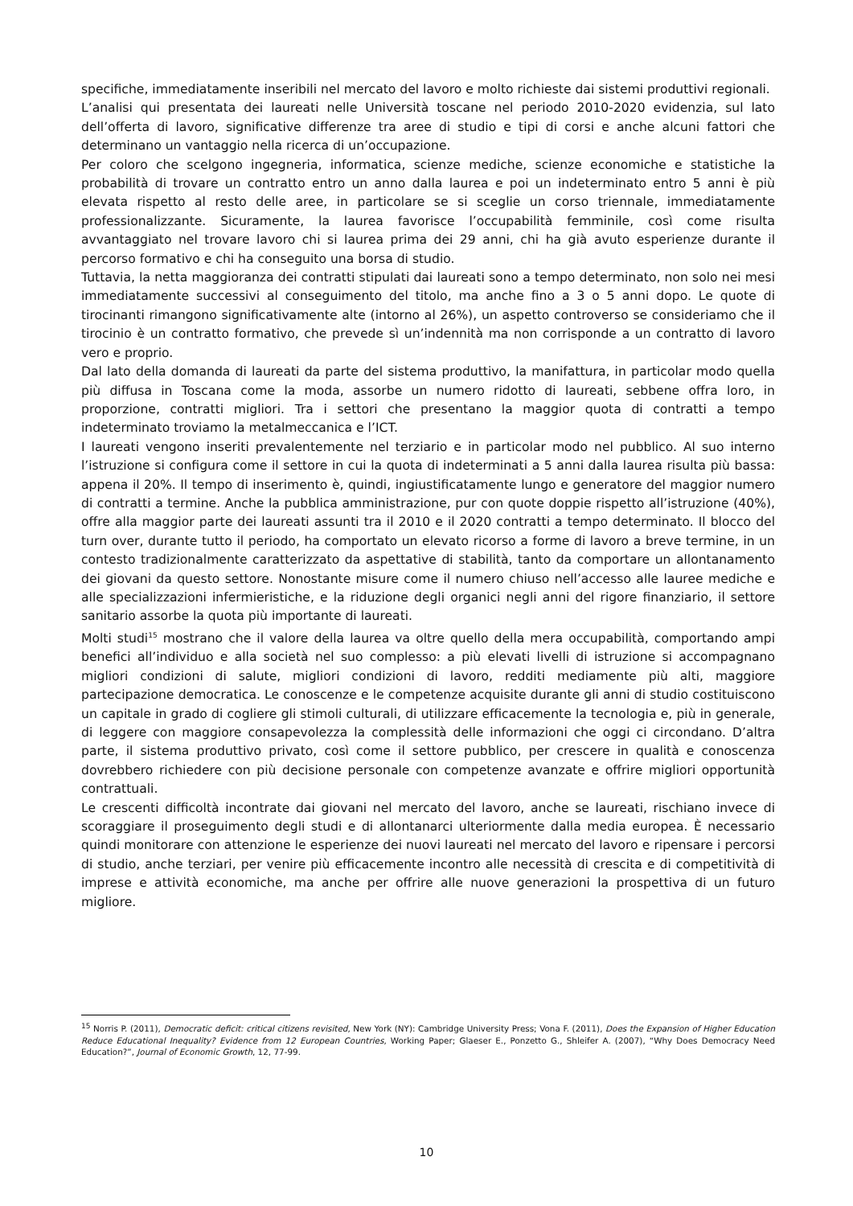specifiche, immediatamente inseribili nel mercato del lavoro e molto richieste dai sistemi produttivi regionali.
L’analisi qui presentata dei laureati nelle Università toscane nel periodo 2010-2020 evidenzia, sul lato dell’offerta di lavoro, significative differenze tra aree di studio e tipi di corsi e anche alcuni fattori che determinano un vantaggio nella ricerca di un’occupazione.
Per coloro che scelgono ingegneria, informatica, scienze mediche, scienze economiche e statistiche la probabilità di trovare un contratto entro un anno dalla laurea e poi un indeterminato entro 5 anni è più elevata rispetto al resto delle aree, in particolare se si sceglie un corso triennale, immediatamente professionalizzante. Sicuramente, la laurea favorisce l’occupabilità femminile, così come risulta avvantaggiato nel trovare lavoro chi si laurea prima dei 29 anni, chi ha già avuto esperienze durante il percorso formativo e chi ha conseguito una borsa di studio.
Tuttavia, la netta maggioranza dei contratti stipulati dai laureati sono a tempo determinato, non solo nei mesi immediatamente successivi al conseguimento del titolo, ma anche fino a 3 o 5 anni dopo. Le quote di tirocinanti rimangono significativamente alte (intorno al 26%), un aspetto controverso se consideriamo che il tirocinio è un contratto formativo, che prevede sì un’indennità ma non corrisponde a un contratto di lavoro vero e proprio.
Dal lato della domanda di laureati da parte del sistema produttivo, la manifattura, in particolar modo quella più diffusa in Toscana come la moda, assorbe un numero ridotto di laureati, sebbene offra loro, in proporzione, contratti migliori. Tra i settori che presentano la maggior quota di contratti a tempo indeterminato troviamo la metalmeccanica e l’ICT.
I laureati vengono inseriti prevalentemente nel terziario e in particolar modo nel pubblico. Al suo interno l’istruzione si configura come il settore in cui la quota di indeterminati a 5 anni dalla laurea risulta più bassa: appena il 20%. Il tempo di inserimento è, quindi, ingiustificatamente lungo e generatore del maggior numero di contratti a termine. Anche la pubblica amministrazione, pur con quote doppie rispetto all’istruzione (40%), offre alla maggior parte dei laureati assunti tra il 2010 e il 2020 contratti a tempo determinato. Il blocco del turn over, durante tutto il periodo, ha comportato un elevato ricorso a forme di lavoro a breve termine, in un contesto tradizionalmente caratterizzato da aspettative di stabilità, tanto da comportare un allontanamento dei giovani da questo settore. Nonostante misure come il numero chiuso nell’accesso alle lauree mediche e alle specializzazioni infermieristiche, e la riduzione degli organici negli anni del rigore finanziario, il settore sanitario assorbe la quota più importante di laureati.
Molti studi<sup>15</sup> mostrano che il valore della laurea va oltre quello della mera occupabilità, comportando ampi benefici all’individuo e alla società nel suo complesso: a più elevati livelli di istruzione si accompagnano migliori condizioni di salute, migliori condizioni di lavoro, redditi mediamente più alti, maggiore partecipazione democratica. Le conoscenze e le competenze acquisite durante gli anni di studio costituiscono un capitale in grado di cogliere gli stimoli culturali, di utilizzare efficacemente la tecnologia e, più in generale, di leggere con maggiore consapevolezza la complessità delle informazioni che oggi ci circondano. D’altra parte, il sistema produttivo privato, così come il settore pubblico, per crescere in qualità e conoscenza dovrebbero richiedere con più decisione personale con competenze avanzate e offrire migliori opportunità contrattuali.
Le crescenti difficoltà incontrate dai giovani nel mercato del lavoro, anche se laureati, rischiano invece di scoraggiare il proseguimento degli studi e di allontanarci ulteriormente dalla media europea. È necessario quindi monitorare con attenzione le esperienze dei nuovi laureati nel mercato del lavoro e ripensare i percorsi di studio, anche terziari, per venire più efficacemente incontro alle necessità di crescita e di competitività di imprese e attività economiche, ma anche per offrire alle nuove generazioni la prospettiva di un futuro migliore.
<sup>15</sup> Norris P. (2011), Democratic deficit: critical citizens revisited, New York (NY): Cambridge University Press; Vona F. (2011), Does the Expansion of Higher Education Reduce Educational Inequality? Evidence from 12 European Countries, Working Paper; Glaeser E., Ponzetto G., Shleifer A. (2007), “Why Does Democracy Need Education?”, Journal of Economic Growth, 12, 77-99.
10